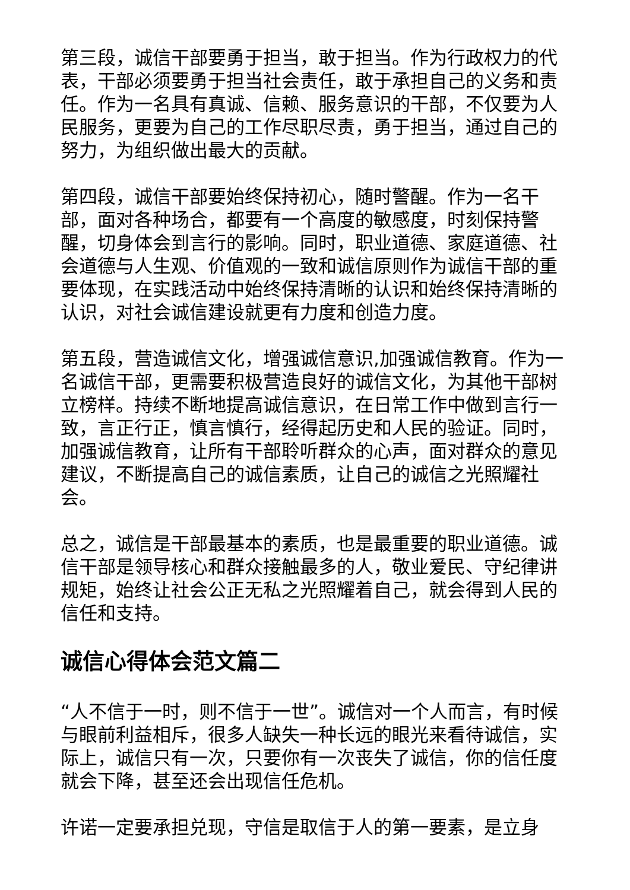第三段，诚信干部要勇于担当，敢于担当。作为行政权力的代表，干部必须要勇于担当社会责任，敢于承担自己的义务和责任。作为一名具有真诚、信赖、服务意识的干部，不仅要为人民服务，更要为自己的工作尽职尽责，勇于担当，通过自己的努力，为组织做出最大的贡献。
第四段，诚信干部要始终保持初心，随时警醒。作为一名干部，面对各种场合，都要有一个高度的敏感度，时刻保持警醒，切身体会到言行的影响。同时，职业道德、家庭道德、社会道德与人生观、价值观的一致和诚信原则作为诚信干部的重要体现，在实践活动中始终保持清晰的认识和始终保持清晰的认识，对社会诚信建设就更有力度和创造力度。
第五段，营造诚信文化，增强诚信意识,加强诚信教育。作为一名诚信干部，更需要积极营造良好的诚信文化，为其他干部树立榜样。持续不断地提高诚信意识，在日常工作中做到言行一致，言正行正，慎言慎行，经得起历史和人民的验证。同时，加强诚信教育，让所有干部聆听群众的心声，面对群众的意见建议，不断提高自己的诚信素质，让自己的诚信之光照耀社会。
总之，诚信是干部最基本的素质，也是最重要的职业道德。诚信干部是领导核心和群众接触最多的人，敬业爱民、守纪律讲规矩，始终让社会公正无私之光照耀着自己，就会得到人民的信任和支持。
诚信心得体会范文篇二
“人不信于一时，则不信于一世”。诚信对一个人而言，有时候与眼前利益相斥，很多人缺失一种长远的眼光来看待诚信，实际上，诚信只有一次，只要你有一次丧失了诚信，你的信任度就会下降，甚至还会出现信任危机。
许诺一定要承担兑现，守信是取信于人的第一要素，是立身